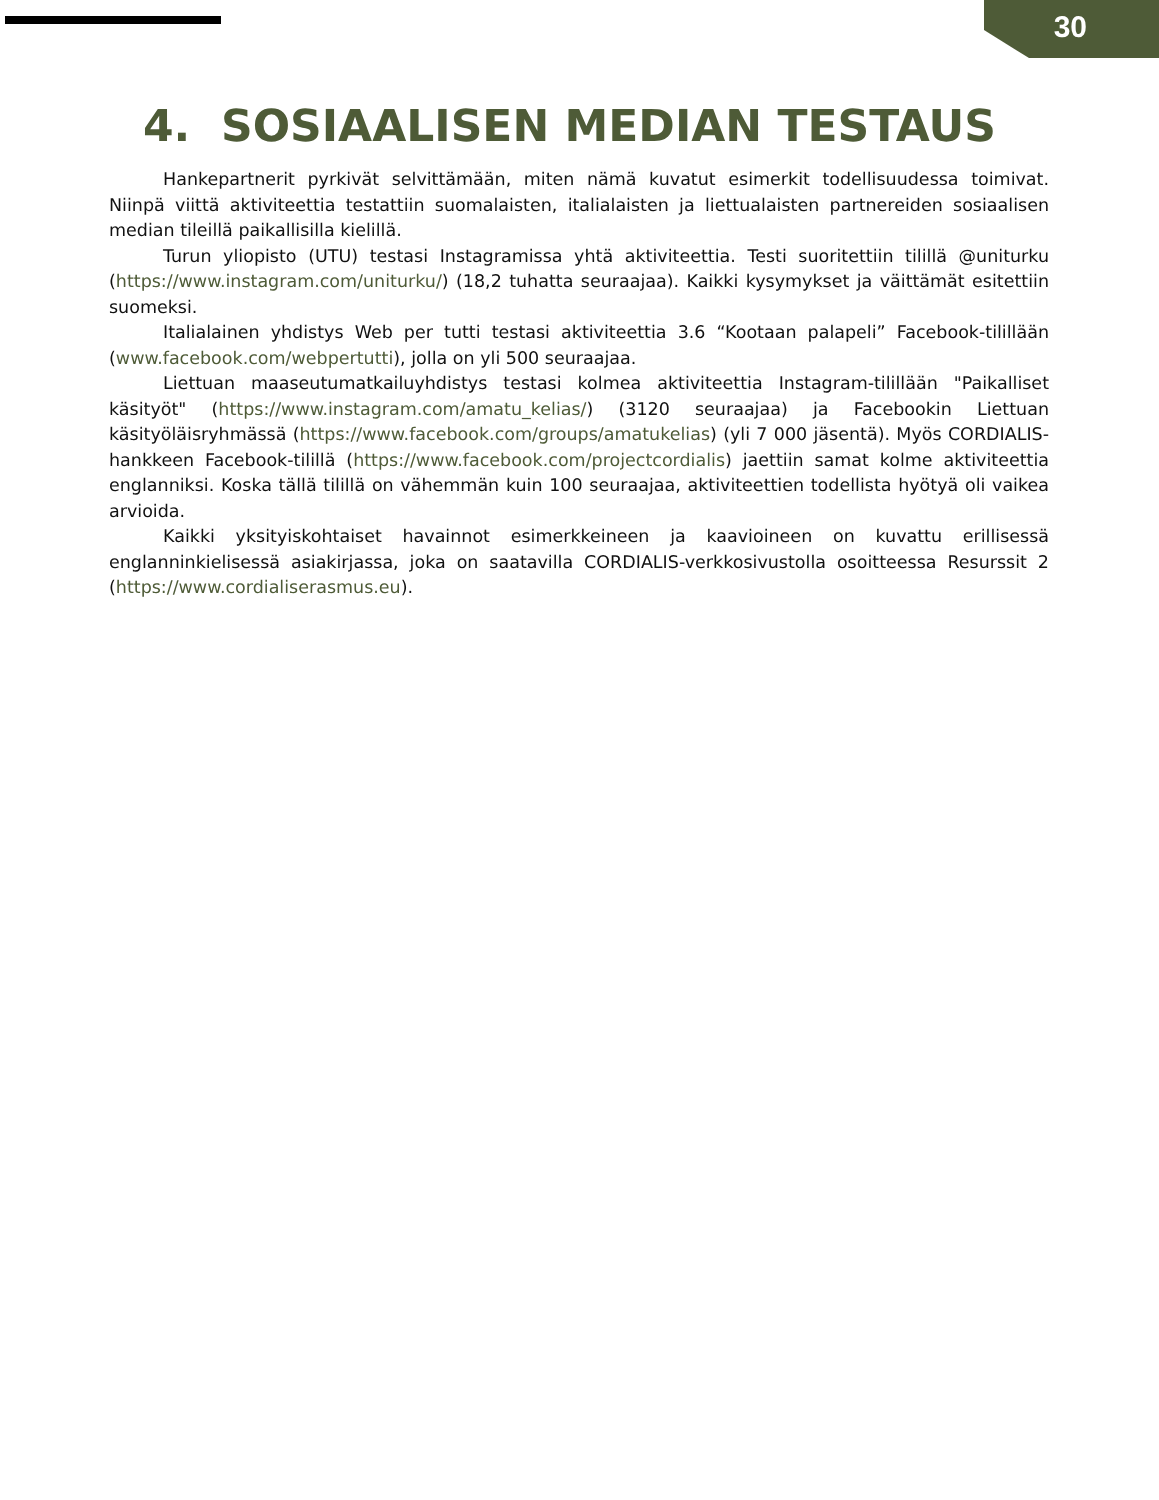30
4. SOSIAALISEN MEDIAN TESTAUS
Hankepartnerit pyrkivät selvittämään, miten nämä kuvatut esimerkit todellisuudessa toimivat. Niinpä viittä aktiviteettia testattiin suomalaisten, italialaisten ja liettualaisten partnereiden sosiaalisen median tileillä paikallisilla kielillä.
Turun yliopisto (UTU) testasi Instagramissa yhtä aktiviteettia. Testi suoritettiin tilillä @uniturku (https://www.instagram.com/uniturku/) (18,2 tuhatta seuraajaa). Kaikki kysymykset ja väittämät esitettiin suomeksi.
Italialainen yhdistys Web per tutti testasi aktiviteettia 3.6 “Kootaan palapeli” Facebook-tilillään (www.facebook.com/webpertutti), jolla on yli 500 seuraajaa.
Liettuan maaseutumatkailuyhdistys testasi kolmea aktiviteettia Instagram-tilillään "Paikalliset käsityöt" (https://www.instagram.com/amatu_kelias/) (3120 seuraajaa) ja Facebookin Liettuan käsityöläisryhmässä (https://www.facebook.com/groups/amatukelias) (yli 7 000 jäsentä). Myös CORDIALIS-hankkeen Facebook-tilillä (https://www.facebook.com/projectcordialis) jaettiin samat kolme aktiviteettia englanniksi. Koska tällä tilillä on vähemmän kuin 100 seuraajaa, aktiviteettien todellista hyötyä oli vaikea arvioida.
Kaikki yksityiskohtaiset havainnot esimerkkeineen ja kaavioineen on kuvattu erillisessä englanninkielisessä asiakirjassa, joka on saatavilla CORDIALIS-verkkosivustolla osoitteessa Resurssit 2 (https://www.cordialiserasmus.eu).